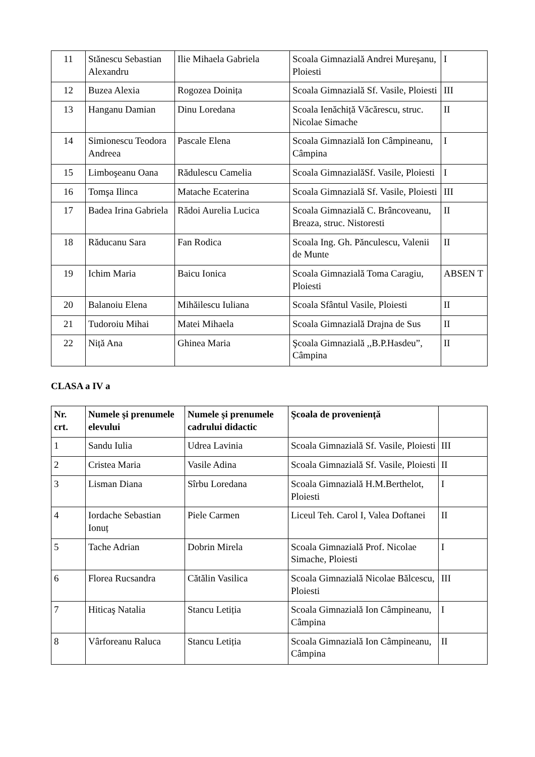| 11 | Stănescu Sebastian Alexandru | Ilie Mihaela Gabriela | Scoala Gimnazială Andrei Mureşanu, Ploiesti | I |
| 12 | Buzea Alexia | Rogozea Doinița | Scoala Gimnazială Sf. Vasile, Ploiesti | III |
| 13 | Hanganu Damian | Dinu Loredana | Scoala Ienăchiță Văcărescu, struc. Nicolae Simache | II |
| 14 | Simionescu Teodora Andreea | Pascale Elena | Scoala Gimnazială Ion Câmpineanu, Câmpina | I |
| 15 | Limboşeanu Oana | Rădulescu Camelia | Scoala GimnazialăSf. Vasile, Ploiesti | I |
| 16 | Tomşa Ilinca | Matache Ecaterina | Scoala Gimnazială Sf. Vasile, Ploiesti | III |
| 17 | Badea Irina Gabriela | Rădoi Aurelia Lucica | Scoala Gimnazială C. Brâncoveanu, Breaza, struc. Nistoresti | II |
| 18 | Răducanu Sara | Fan Rodica | Scoala Ing. Gh. Pănculescu, Valenii de Munte | II |
| 19 | Ichim Maria | Baicu Ionica | Scoala Gimnazială Toma Caragiu, Ploiesti | ABSEN T |
| 20 | Balanoiu Elena | Mihăilescu Iuliana | Scoala Sfântul Vasile, Ploiesti | II |
| 21 | Tudoroiu Mihai | Matei Mihaela | Scoala Gimnazială Drajna de Sus | II |
| 22 | Niță Ana | Ghinea Maria | Şcoala Gimnazială ,,B.P.Hasdeu”, Câmpina | II |
CLASA a IV a
| Nr. crt. | Numele şi prenumele elevului | Numele şi prenumele cadrului didactic | Şcoala de proveniență | |
| --- | --- | --- | --- | --- |
| 1 | Sandu Iulia | Udrea Lavinia | Scoala Gimnazială Sf. Vasile, Ploiesti | III |
| 2 | Cristea Maria | Vasile Adina | Scoala Gimnazială Sf. Vasile, Ploiesti | II |
| 3 | Lisman Diana | Sîrbu Loredana | Scoala Gimnazială H.M.Berthelot, Ploiesti | I |
| 4 | Iordache Sebastian Ionuț | Piele Carmen | Liceul Teh. Carol I, Valea Doftanei | II |
| 5 | Tache Adrian | Dobrin Mirela | Scoala Gimnazială Prof. Nicolae Simache, Ploiesti | I |
| 6 | Florea Rucsandra | Cătălin Vasilica | Scoala Gimnazială Nicolae Bălcescu, Ploiesti | III |
| 7 | Hiticaş Natalia | Stancu Letiția | Scoala Gimnazială Ion Câmpineanu, Câmpina | I |
| 8 | Vârforeanu Raluca | Stancu Letiția | Scoala Gimnazială Ion Câmpineanu, Câmpina | II |